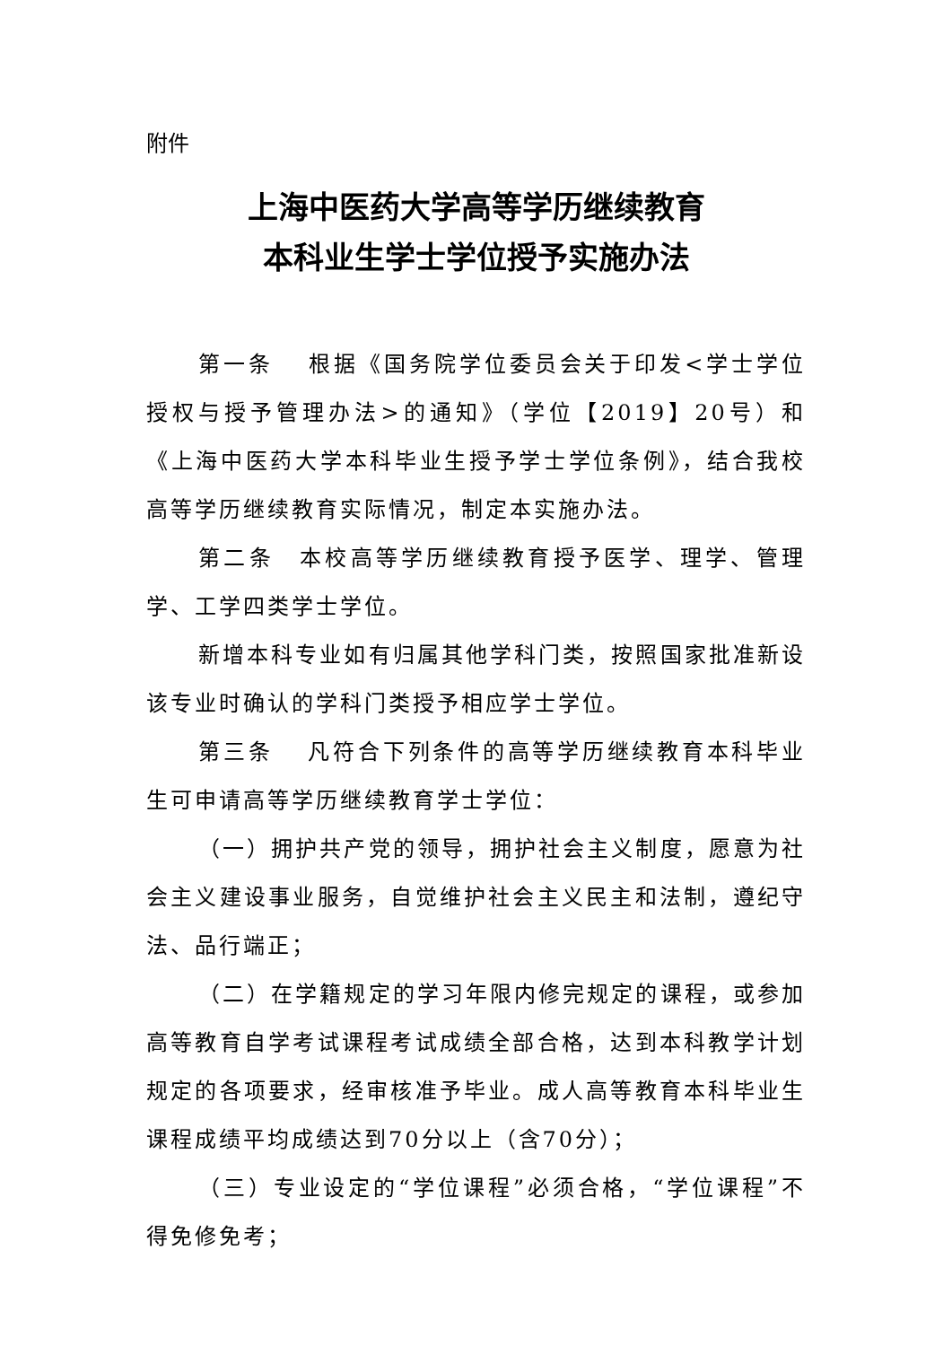附件
上海中医药大学高等学历继续教育
本科业生学士学位授予实施办法
第一条　 根据《国务院学位委员会关于印发<学士学位授权与授予管理办法>的通知》（学位【2019】20号）和《上海中医药大学本科毕业生授予学士学位条例》，结合我校高等学历继续教育实际情况，制定本实施办法。
第二条　本校高等学历继续教育授予医学、理学、管理学、工学四类学士学位。
新增本科专业如有归属其他学科门类，按照国家批准新设该专业时确认的学科门类授予相应学士学位。
第三条　 凡符合下列条件的高等学历继续教育本科毕业生可申请高等学历继续教育学士学位：
（一）拥护共产党的领导，拥护社会主义制度，愿意为社会主义建设事业服务，自觉维护社会主义民主和法制，遵纪守法、品行端正；
（二）在学籍规定的学习年限内修完规定的课程，或参加高等教育自学考试课程考试成绩全部合格，达到本科教学计划规定的各项要求，经审核准予毕业。成人高等教育本科毕业生课程成绩平均成绩达到70分以上（含70分）；
（三）专业设定的“学位课程”必须合格，“学位课程”不得免修免考；